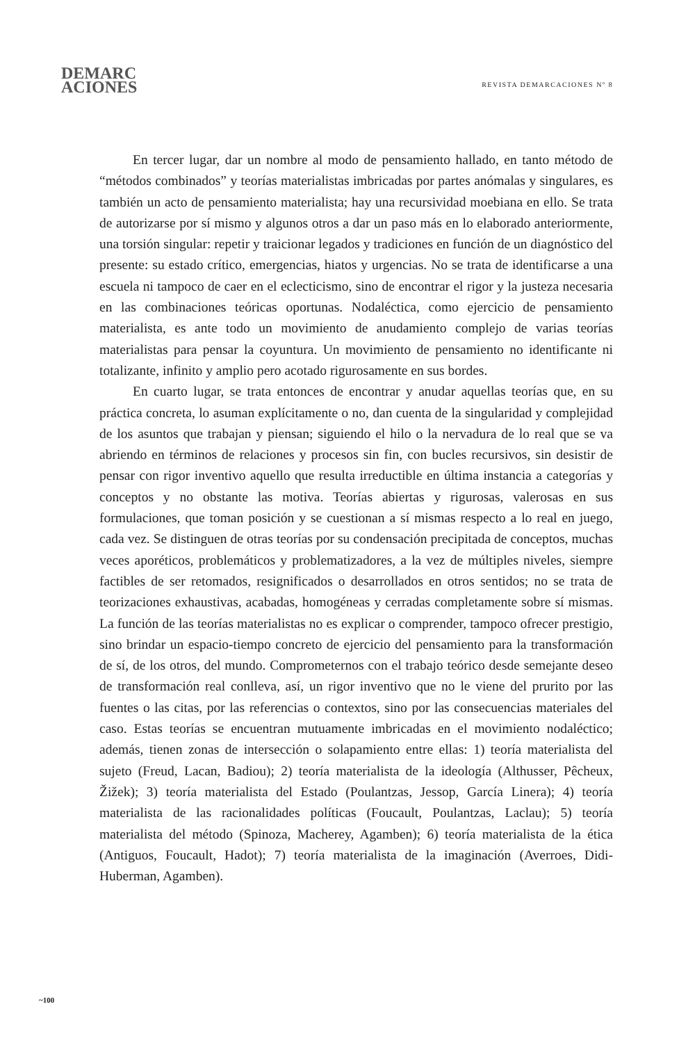DEMARC
ACIONES
REVISTA DEMARCACIONES Nº 8
En tercer lugar, dar un nombre al modo de pensamiento hallado, en tanto método de “métodos combinados” y teorías materialistas imbricadas por partes anómalas y singulares, es también un acto de pensamiento materialista; hay una recursividad moebiana en ello. Se trata de autorizarse por sí mismo y algunos otros a dar un paso más en lo elaborado anteriormente, una torsión singular: repetir y traicionar legados y tradiciones en función de un diagnóstico del presente: su estado crítico, emergencias, hiatos y urgencias. No se trata de identificarse a una escuela ni tampoco de caer en el eclecticismo, sino de encontrar el rigor y la justeza necesaria en las combinaciones teóricas oportunas. Nodaléctica, como ejercicio de pensamiento materialista, es ante todo un movimiento de anudamiento complejo de varias teorías materialistas para pensar la coyuntura. Un movimiento de pensamiento no identificante ni totalizante, infinito y amplio pero acotado rigurosamente en sus bordes.
En cuarto lugar, se trata entonces de encontrar y anudar aquellas teorías que, en su práctica concreta, lo asuman explícitamente o no, dan cuenta de la singularidad y complejidad de los asuntos que trabajan y piensan; siguiendo el hilo o la nervadura de lo real que se va abriendo en términos de relaciones y procesos sin fin, con bucles recursivos, sin desistir de pensar con rigor inventivo aquello que resulta irreductible en última instancia a categorías y conceptos y no obstante las motiva. Teorías abiertas y rigurosas, valerosas en sus formulaciones, que toman posición y se cuestionan a sí mismas respecto a lo real en juego, cada vez. Se distinguen de otras teorías por su condensación precipitada de conceptos, muchas veces aporéticos, problemáticos y problematizadores, a la vez de múltiples niveles, siempre factibles de ser retomados, resignificados o desarrollados en otros sentidos; no se trata de teorizaciones exhaustivas, acabadas, homogéneas y cerradas completamente sobre sí mismas. La función de las teorías materialistas no es explicar o comprender, tampoco ofrecer prestigio, sino brindar un espacio-tiempo concreto de ejercicio del pensamiento para la transformación de sí, de los otros, del mundo. Comprometernos con el trabajo teórico desde semejante deseo de transformación real conlleva, así, un rigor inventivo que no le viene del prurito por las fuentes o las citas, por las referencias o contextos, sino por las consecuencias materiales del caso. Estas teorías se encuentran mutuamente imbricadas en el movimiento nodaléctico; además, tienen zonas de intersección o solapamiento entre ellas: 1) teoría materialista del sujeto (Freud, Lacan, Badiou); 2) teoría materialista de la ideología (Althusser, Pêcheux, Žižek); 3) teoría materialista del Estado (Poulantzas, Jessop, García Linera); 4) teoría materialista de las racionalidades políticas (Foucault, Poulantzas, Laclau); 5) teoría materialista del método (Spinoza, Macherey, Agamben); 6) teoría materialista de la ética (Antiguos, Foucault, Hadot); 7) teoría materialista de la imaginación (Averroes, Didi-Huberman, Agamben).
~100